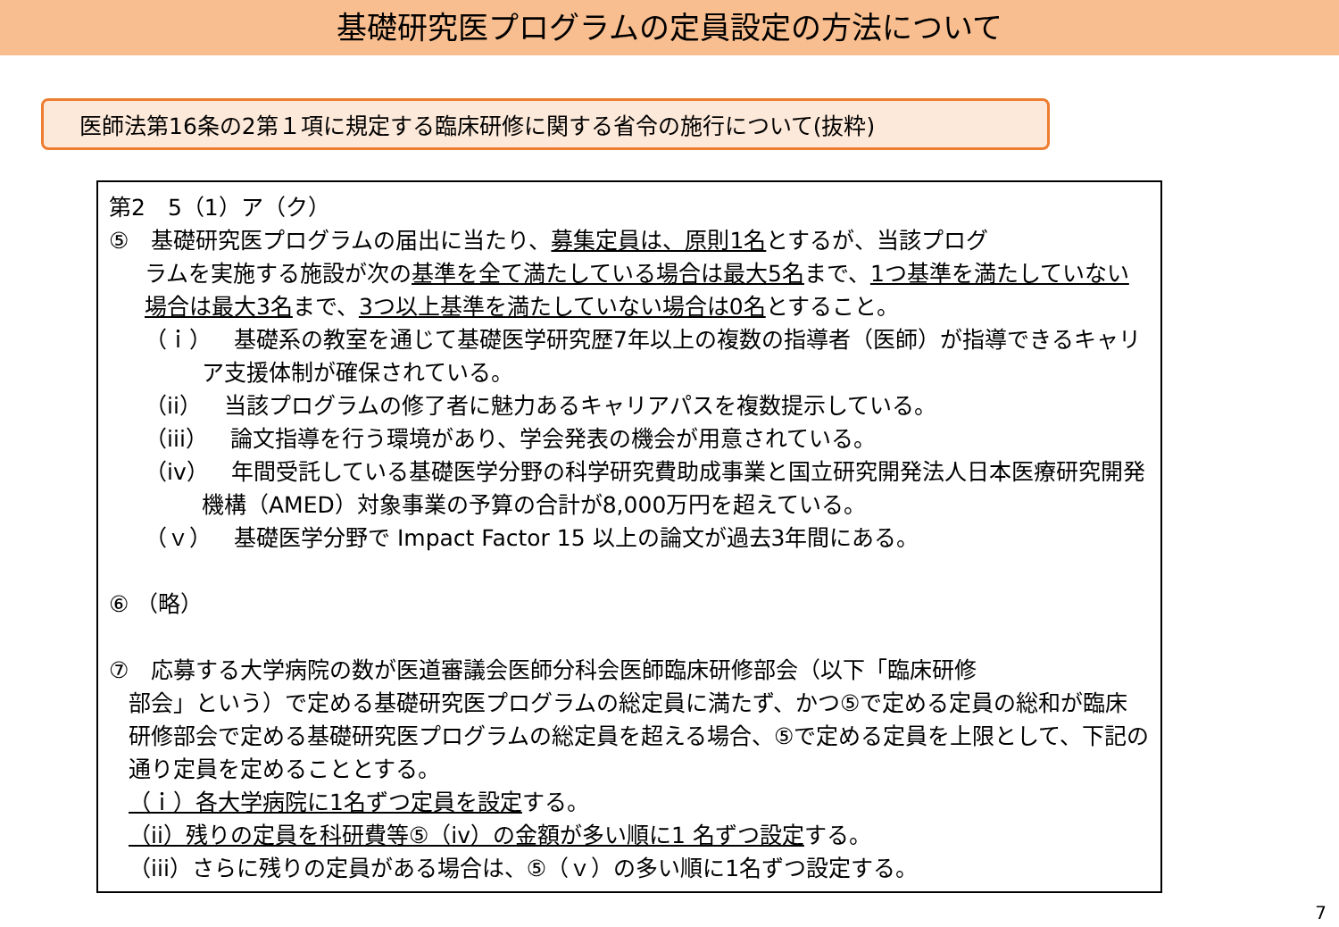基礎研究医プログラムの定員設定の方法について
医師法第16条の2第１項に規定する臨床研修に関する省令の施行について(抜粋)
第2　5（1）ア（ク）
⑤　基礎研究医プログラムの届出に当たり、募集定員は、原則1名とするが、当該プログ
ラムを実施する施設が次の基準を全て満たしている場合は最大5名まで、1つ基準を満たしていない場合は最大3名まで、3つ以上基準を満たしていない場合は0名とすること。
（ｉ）　基礎系の教室を通じて基礎医学研究歴7年以上の複数の指導者（医師）が指導できるキャリア支援体制が確保されている。
（ii）　当該プログラムの修了者に魅力あるキャリアパスを複数提示している。
（iii）　論文指導を行う環境があり、学会発表の機会が用意されている。
（iv）　年間受託している基礎医学分野の科学研究費助成事業と国立研究開発法人日本医療研究開発機構（AMED）対象事業の予算の合計が8,000万円を超えている。
（ｖ）　基礎医学分野で Impact Factor 15 以上の論文が過去3年間にある。
⑥ （略）
⑦　応募する大学病院の数が医道審議会医師分科会医師臨床研修部会（以下「臨床研修
部会」という）で定める基礎研究医プログラムの総定員に満たず、かつ⑤で定める定員の総和が臨床研修部会で定める基礎研究医プログラムの総定員を超える場合、⑤で定める定員を上限として、下記の通り定員を定めることとする。
（ｉ）各大学病院に1名ずつ定員を設定する。
（ii）残りの定員を科研費等⑤（iv）の金額が多い順に1 名ずつ設定する。
（iii）さらに残りの定員がある場合は、⑤（ｖ）の多い順に1名ずつ設定する。
7